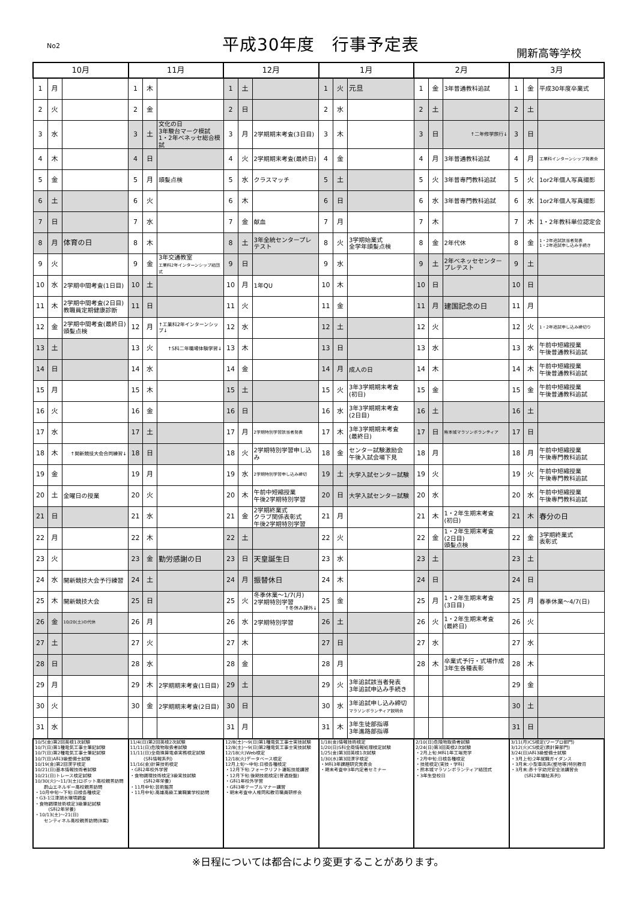No2 平成30年度　行事予定表 開新高等学校
| 10月 | | | 11月 | | | 12月 | | | 1月 | | | 2月 | | | 3月 | | |
| --- | --- | --- | --- | --- | --- | --- | --- | --- | --- | --- | --- | --- | --- | --- | --- | --- | --- |
| 1 | 月 | | 1 | 木 | | 1 | 土 | | 1 | 火 | 元旦 | 1 | 金 | 3年普通教科追試 | 1 | 金 | 平成30年度卒業式 |
| 2 | 火 | | 2 | 金 | | 2 | 日 | | 2 | 水 | | 2 | 土 | | 2 | 土 | |
| 3 | 水 | | 3 | 土 | 文化の日 3年駿台マーク模試 1・2年ベネッセ総合模試 | 3 | 月 | 2学期期末考査(3日目) | 3 | 木 | | 3 | 日 | ↑二年修学旅行↓ | 3 | 日 | |
| 4 | 木 | | 4 | 日 | | 4 | 火 | 2学期期末考査(最終日) | 4 | 金 | | 4 | 月 | 3年普通教科追試 | 4 | 月 | 工業科インターンシップ発表会 |
| 5 | 金 | | 5 | 月 | 頭髪点検 | 5 | 水 | クラスマッチ | 5 | 土 | | 5 | 火 | 3年普専門教科追試 | 5 | 火 | 1or2年個人写真撮影 |
| 6 | 土 | | 6 | 火 | | 6 | 木 | | 6 | 日 | | 6 | 水 | 3年普専門教科追試 | 6 | 水 | 1or2年個人写真撮影 |
| 7 | 日 | | 7 | 水 | | 7 | 金 | 献血 | 7 | 月 | | 7 | 木 | | 7 | 木 | 1・2年教科単位認定会 |
| 8 | 月 | 体育の日 | 8 | 木 | | 8 | 土 | 3年全統センタープレテスト | 8 | 火 | 3学期始業式 全学年頭髪点検 | 8 | 金 | 2年代休 | 8 | 金 | 1・2年追試該当者発表 1・2年追試申し込み手続き |
| 9 | 火 | | 9 | 金 | 3年交通教室 工業科2年インターンシップ結団式 | 9 | 日 | | 9 | 水 | | 9 | 土 | 2年ベネッセセンタープレテスト | 9 | 土 | |
| 10 | 水 | 2学期中間考査(1日目) | 10 | 土 | | 10 | 月 | 1年QU | 10 | 木 | | 10 | 日 | | 10 | 日 | |
| 11 | 木 | 2学期中間考査(2日目) 教職員定期健康診断 | 11 | 日 | | 11 | 火 | | 11 | 金 | | 11 | 月 | 建国記念の日 | 11 | 月 | |
| 12 | 金 | 2学期中間考査(最終日) 頭髪点検 | 12 | 月 | ↑工業科2年インターンシップ↓ | 12 | 水 | | 12 | 土 | | 12 | 火 | | 12 | 火 | 1・2年追試申し込み締切り |
| 13 | 土 | | 13 | 火 | ↑S科二年職場体験学習↓ | 13 | 木 | | 13 | 日 | | 13 | 水 | | 13 | 水 | 午前中短縮授業 午後普通教科追試 |
| 14 | 日 | | 14 | 水 | | 14 | 金 | | 14 | 月 | 成人の日 | 14 | 木 | | 14 | 木 | 午前中短縮授業 午後普通教科追試 |
| 15 | 月 | | 15 | 木 | | 15 | 土 | | 15 | 火 | 3年3学期期末考査 (初日) | 15 | 金 | | 15 | 金 | 午前中短縮授業 午後普通教科追試 |
| 16 | 火 | | 16 | 金 | | 16 | 日 | | 16 | 水 | 3年3学期期末考査 (2日目) | 16 | 土 | | 16 | 土 | |
| 17 | 水 | | 17 | 土 | | 17 | 月 | 2学期特別学習該当者発表 | 17 | 木 | 3年3学期期末考査 (最終日) | 17 | 日 | 熊本城マラソンボランティア | 17 | 日 | |
| 18 | 木 | ↑開新競技大会合同練習↓ | 18 | 日 | | 18 | 火 | 2学期特別学習申し込み | 18 | 金 | センター試験激励会 午後入試会場下見 | 18 | 月 | | 18 | 月 | 午前中短縮授業 午後専門教科追試 |
| 19 | 金 | | 19 | 月 | | 19 | 水 | 2学期特別学習申し込み締切 | 19 | 土 | 大学入試センター試験 | 19 | 火 | | 19 | 火 | 午前中短縮授業 午後専門教科追試 |
| 20 | 土 | 金曜日の授業 | 20 | 火 | | 20 | 木 | 午前中短縮授業 午後2学期特別学習 | 20 | 日 | 大学入試センター試験 | 20 | 水 | | 20 | 水 | 午前中短縮授業 午後専門教科追試 |
| 21 | 日 | | 21 | 水 | | 21 | 金 | 2学期終業式 クラブ関係表彰式 午後2学期特別学習 | 21 | 月 | | 21 | 木 | 1・2年生期末考査 (初日) | 21 | 木 | 春分の日 |
| 22 | 月 | | 22 | 木 | | 22 | 土 | | 22 | 火 | | 22 | 金 | 1・2年生期末考査 (2日目) 頭髪点検 | 22 | 金 | 3学期終業式 表彰式 |
| 23 | 火 | | 23 | 金 | 勤労感謝の日 | 23 | 日 | 天皇誕生日 | 23 | 水 | | 23 | 土 | | 23 | 土 | |
| 24 | 水 | 開新競技大会予行練習 | 24 | 土 | | 24 | 月 | 振替休日 | 24 | 木 | | 24 | 日 | | 24 | 日 | |
| 25 | 木 | 開新競技大会 | 25 | 日 | | 25 | 火 | 冬季休業～1/7(月) 2学期特別学習 ↑冬休み課外↓ | 25 | 金 | | 25 | 月 | 1・2年生期末考査 (3日目) | 25 | 月 | 春季休業～4/7(日) |
| 26 | 金 | 10/20(土)の代休 | 26 | 月 | | 26 | 水 | 2学期特別学習 | 26 | 土 | | 26 | 火 | 1・2年生期末考査 (最終日) | 26 | 火 | |
| 27 | 土 | | 27 | 火 | | 27 | 木 | | 27 | 日 | | 27 | 水 | | 27 | 水 | |
| 28 | 日 | | 28 | 水 | | 28 | 金 | | 28 | 月 | | 28 | 木 | 卒業式予行・式場作成 3年生各種表彰 | 28 | 木 | |
| 29 | 月 | | 29 | 木 | 2学期期末考査(1日目) | 29 | 土 | | 29 | 火 | 3年追試該当者発表 3年追試申込み手続き | | | | 29 | 金 | |
| 30 | 火 | | 30 | 金 | 2学期期末考査(2日目) | 30 | 日 | | 30 | 水 | 3年追試申し込み締切 マラソンボランティア説明会 | | | | 30 | 土 | |
| 31 | 水 | | | | | 31 | 月 | | 31 | 木 | 3年生徒部指導 3年進路部指導 | | | | 31 | 日 | |
| 10/5(金)第2回英検1次試験 10/7(日)第1種電気工事士筆記試験 10/7(日)第2種電気工事士筆記試験 10/7(日)A科3級整備士試験 10/19(金)第2回漢字検定 10/21(日)基本情報技術者試験 10/21(日)トレース検定試験 10/30(火)～11/3(土)ロボット高校親善訪問 蔚山エネルギー高校親善訪問 ・10月中旬～下旬:日検各種検定 ・G3-1江津湖水環境調査 ・食物調理技術検定3級筆記試験 (S科2年栄養) ・10/13(土)～21(日) センティネル高校親善訪問(B案) | | | 11/4(日)第2回英検2次試験 11/11(日)危険物取扱者試験 11/11(日)全商珠算電卓実務検定試験 (S科情報系列) 11/16(金)計算技術検定 ・G科2年校外学習 ・食物調理技術検定3級実技試験 (S科2年栄養) ・11月中旬:芸術鑑賞 ・11月中旬:高雄高級工業職業学校訪問 | | | 12/8(土)～9(日)第1種電気工事士実技試験 12/8(土)～9(日)第2種電気工事士実技試験 12/18(火)Web検定 12/18(火)データベース検定 12月上旬～中旬:日検各種検定 ・12月下旬:フォークリフト運転技能講習 ・12月下旬:後期技能検定(普通旋盤) ・G科1年校外学習 ・G科3年テーブルマナー講習 ・期末考査中人権同和教育職員研修会 | | | 1/18(金)情報技術検定 1/20(日)S科全商情報処理検定試験 1/25(金)第3回英検1次試験 1/30(水)第3回漢字検定 ・M科3年課題研究発表会 ・期末考査中3年内定者セミナー | | | 2/10(日)危険物取扱者試験 2/24(日)第3回英検2次試験 ・2月上旬:M科1年工場見学 ・2月中旬:日検各種検定 ・技能検定(実技・学科) ・熊本城マラソンボランティア結団式 ・3年生登校日 | | | 3/11(月)CS検定(ワープロ部門) 3/12(火)CS検定(表計算部門) 3/24(日)A科3級整備士試験 ・3月上旬:2年就職ガイダンス ・3月末:小型車両系(整地等)特別教育 ・3月末:赤十字幼児安全法講習会 (S科2年福祉系列) | | |
※日程については都合により変更することがあります。